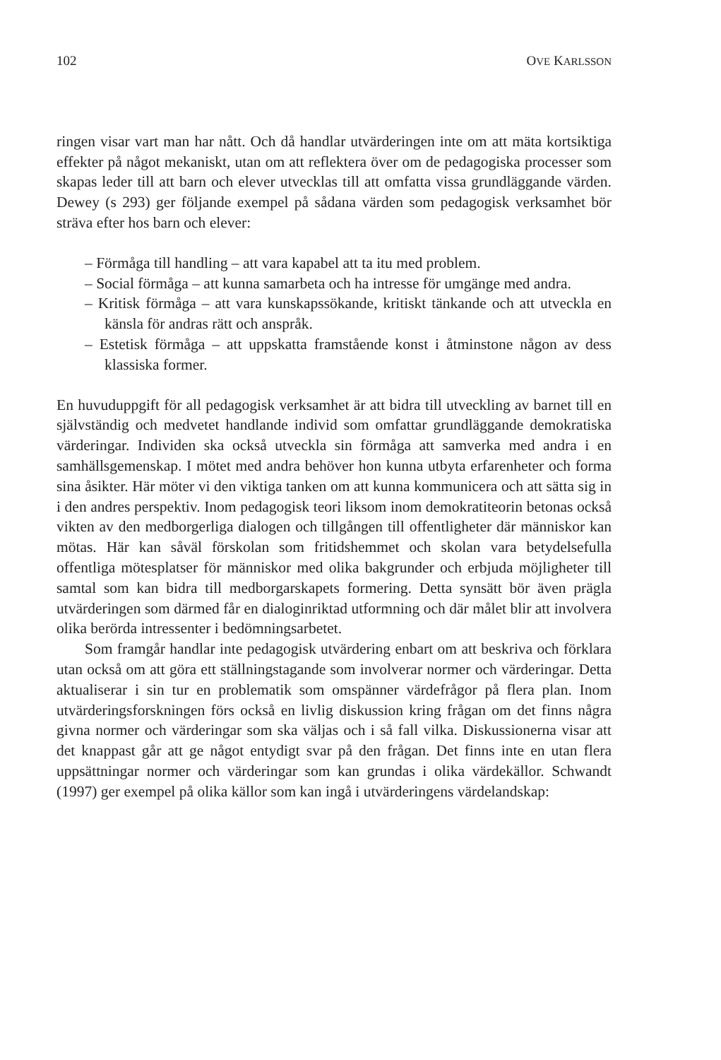102 OVE KARLSSON
ringen visar vart man har nått. Och då handlar utvärderingen inte om att mäta kortsiktiga effekter på något mekaniskt, utan om att reflektera över om de pedagogiska processer som skapas leder till att barn och elever utvecklas till att omfatta vissa grundläggande värden. Dewey (s 293) ger följande exempel på sådana värden som pedagogisk verksamhet bör sträva efter hos barn och elever:
– Förmåga till handling – att vara kapabel att ta itu med problem.
– Social förmåga – att kunna samarbeta och ha intresse för umgänge med andra.
– Kritisk förmåga – att vara kunskapssökande, kritiskt tänkande och att utveckla en känsla för andras rätt och anspråk.
– Estetisk förmåga – att uppskatta framstående konst i åtminstone någon av dess klassiska former.
En huvuduppgift för all pedagogisk verksamhet är att bidra till utveckling av barnet till en självständig och medvetet handlande individ som omfattar grundläggande demokratiska värderingar. Individen ska också utveckla sin förmåga att samverka med andra i en samhällsgemenskap. I mötet med andra behöver hon kunna utbyta erfarenheter och forma sina åsikter. Här möter vi den viktiga tanken om att kunna kommunicera och att sätta sig in i den andres perspektiv. Inom pedagogisk teori liksom inom demokratiteorin betonas också vikten av den medborgerliga dialogen och tillgången till offentligheter där människor kan mötas. Här kan såväl förskolan som fritidshemmet och skolan vara betydelsefulla offentliga mötesplatser för människor med olika bakgrunder och erbjuda möjligheter till samtal som kan bidra till medborgarskapets formering. Detta synsätt bör även prägla utvärderingen som därmed får en dialoginriktad utformning och där målet blir att involvera olika berörda intressenter i bedömningsarbetet.
Som framgår handlar inte pedagogisk utvärdering enbart om att beskriva och förklara utan också om att göra ett ställningstagande som involverar normer och värderingar. Detta aktualiserar i sin tur en problematik som omspänner värdefrågor på flera plan. Inom utvärderingsforskningen förs också en livlig diskussion kring frågan om det finns några givna normer och värderingar som ska väljas och i så fall vilka. Diskussionerna visar att det knappast går att ge något entydigt svar på den frågan. Det finns inte en utan flera uppsättningar normer och värderingar som kan grundas i olika värdekällor. Schwandt (1997) ger exempel på olika källor som kan ingå i utvärderingens värdelandskap: